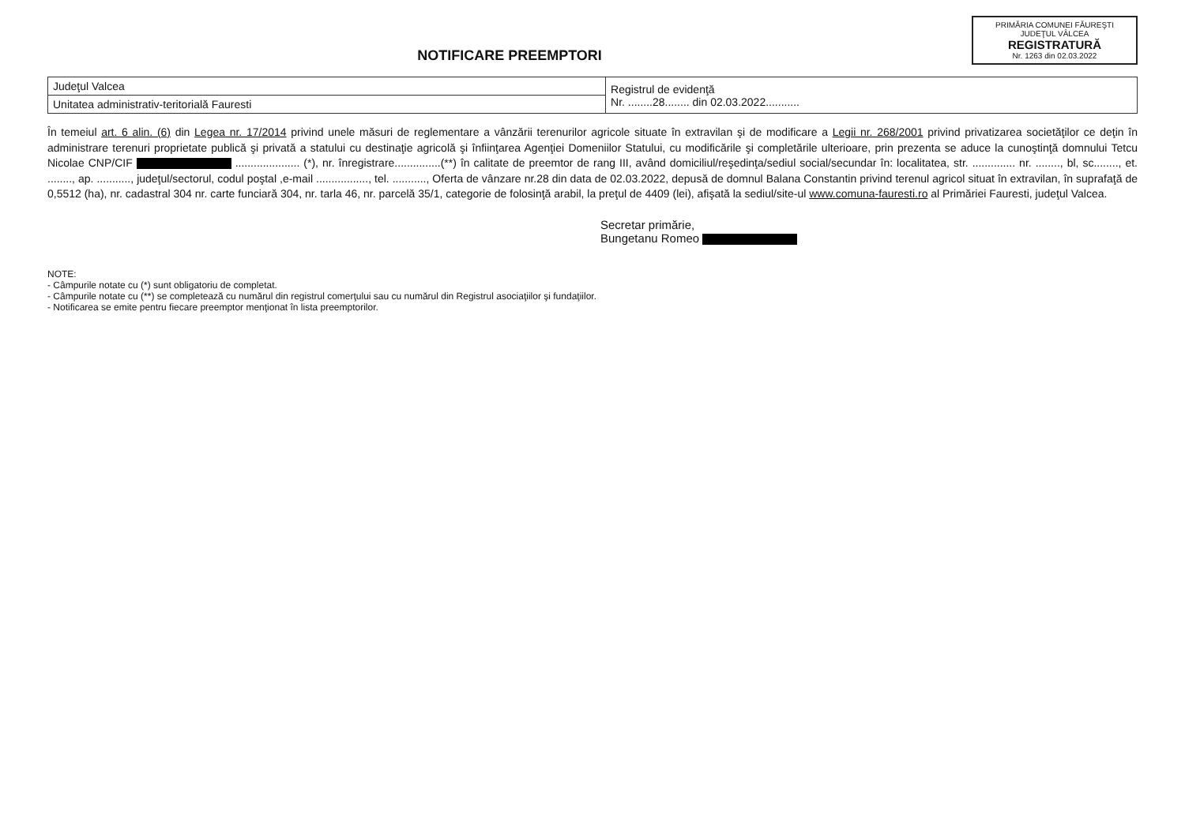PRIMĂRIA COMUNEI FĂUREŞTI
JUDEŢUL VÂLCEA
REGISTRATURĂ
Nr. 1263 din 02.03.2022
NOTIFICARE PREEMPTORI
| Judeţul Valcea | Registrul de evidenţă Nr. ........28........ din 02.03.2022........... |
| Unitatea administrativ-teritorială Fauresti | |
În temeiul art. 6 alin. (6) din Legea nr. 17/2014 privind unele măsuri de reglementare a vânzării terenurilor agricole situate în extravilan şi de modificare a Legii nr. 268/2001 privind privatizarea societăţilor ce deţin în administrare terenuri proprietate publică şi privată a statului cu destinaţie agricolă şi înfiinţarea Agenţiei Domeniilor Statului, cu modificările şi completările ulterioare, prin prezenta se aduce la cunoştinţă domnului Tetcu Nicolae CNP/CIF ..................... (*), nr. înregistrare...............(**) în calitate de preemtor de rang III, având domiciliul/reşedinţa/sediul social/secundar în: localitatea, str. .............. nr. ........, bl, sc........, et. ........, ap. ..........., judeţul/sectorul, codul poştal ,e-mail ................., tel. ..........., Oferta de vânzare nr.28 din data de 02.03.2022, depusă de domnul Balana Constantin privind terenul agricol situat în extravilan, în suprafaţă de 0,5512 (ha), nr. cadastral 304 nr. carte funciară 304, nr. tarla 46, nr. parcelă 35/1, categorie de folosinţă arabil, la preţul de 4409 (lei), afişată la sediul/site-ul www.comuna-fauresti.ro al Primăriei Fauresti, judeţul Valcea.
Secretar primărie,
Bungetanu Romeo
NOTE:
- Câmpurile notate cu (*) sunt obligatoriu de completat.
- Câmpurile notate cu (**) se completează cu numărul din registrul comerţului sau cu numărul din Registrul asociaţiilor şi fundaţiilor.
- Notificarea se emite pentru fiecare preemptor menţionat în lista preemptorilor.